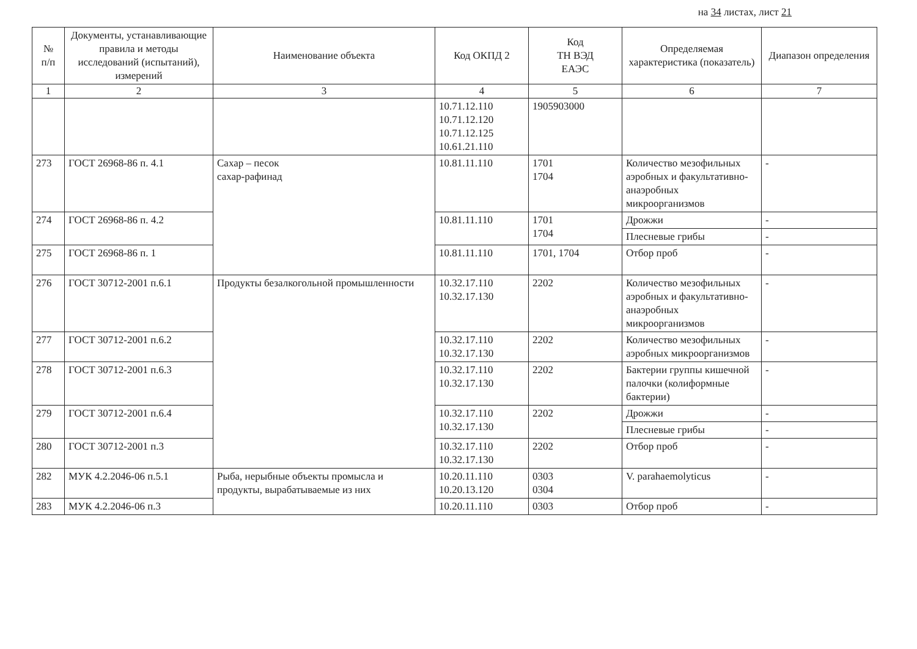на 34 листах, лист 21
| № п/п | Документы, устанавливающие правила и методы исследований (испытаний), измерений | Наименование объекта | Код ОКПД 2 | Код ТН ВЭД ЕАЭС | Определяемая характеристика (показатель) | Диапазон определения |
| --- | --- | --- | --- | --- | --- | --- |
| 1 | 2 | 3 | 4 | 5 | 6 | 7 |
| | | | 10.71.12.110 10.71.12.120 10.71.12.125 10.61.21.110 | 1905903000 | | |
| 273 | ГОСТ 26968-86 п. 4.1 | Сахар – песок сахар-рафинад | 10.81.11.110 | 1701 1704 | Количество мезофильных аэробных и факультативно-анаэробных микроорганизмов | - |
| 274 | ГОСТ 26968-86 п. 4.2 | | 10.81.11.110 | 1701 1704 | Дрожжи | - |
| | | | | | Плесневые грибы | - |
| 275 | ГОСТ 26968-86 п. 1 | | 10.81.11.110 | 1701, 1704 | Отбор проб | - |
| 276 | ГОСТ 30712-2001 п.6.1 | Продукты безалкогольной промышленности | 10.32.17.110 10.32.17.130 | 2202 | Количество мезофильных аэробных и факультативно-анаэробных микроорганизмов | - |
| 277 | ГОСТ 30712-2001 п.6.2 | | 10.32.17.110 10.32.17.130 | 2202 | Количество мезофильных аэробных микроорганизмов | - |
| 278 | ГОСТ 30712-2001 п.6.3 | | 10.32.17.110 10.32.17.130 | 2202 | Бактерии группы кишечной палочки (колиформные бактерии) | - |
| 279 | ГОСТ 30712-2001 п.6.4 | | 10.32.17.110 10.32.17.130 | 2202 | Дрожжи | - |
| | | | | | Плесневые грибы | - |
| 280 | ГОСТ 30712-2001 п.3 | | 10.32.17.110 10.32.17.130 | 2202 | Отбор проб | - |
| 282 | МУК 4.2.2046-06 п.5.1 | Рыба, нерыбные объекты промысла и продукты, вырабатываемые из них | 10.20.11.110 10.20.13.120 | 0303 0304 | V. parahaemolyticus | - |
| 283 | МУК 4.2.2046-06 п.3 | | 10.20.11.110 | 0303 | Отбор проб | - |